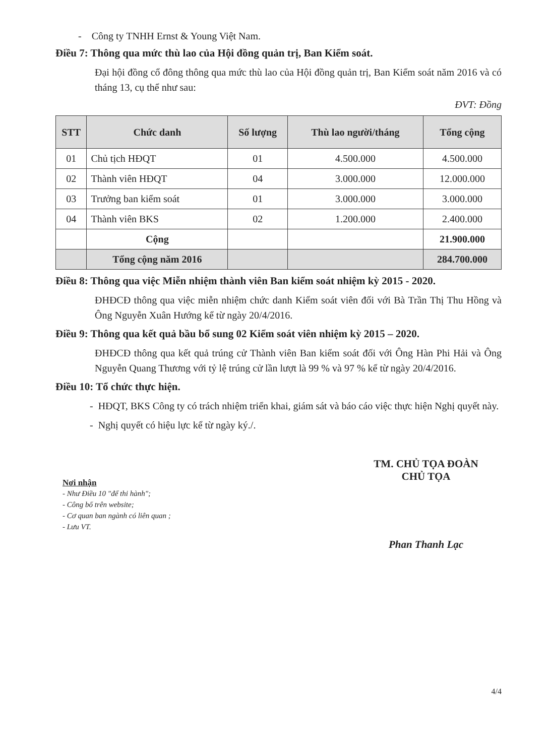- Công ty TNHH Ernst & Young Việt Nam.
Điều 7: Thông qua mức thù lao của Hội đồng quản trị, Ban Kiểm soát.
Đại hội đồng cổ đông thông qua mức thù lao của Hội đồng quản trị, Ban Kiểm soát năm 2016 và có tháng 13, cụ thể như sau:
ĐVT: Đồng
| STT | Chức danh | Số lượng | Thù lao người/tháng | Tổng cộng |
| --- | --- | --- | --- | --- |
| 01 | Chủ tịch HĐQT | 01 | 4.500.000 | 4.500.000 |
| 02 | Thành viên HĐQT | 04 | 3.000.000 | 12.000.000 |
| 03 | Trưởng ban kiểm soát | 01 | 3.000.000 | 3.000.000 |
| 04 | Thành viên BKS | 02 | 1.200.000 | 2.400.000 |
| | Cộng | | | 21.900.000 |
| | Tổng cộng năm 2016 | | | 284.700.000 |
Điều 8: Thông qua việc Miễn nhiệm thành viên Ban kiểm soát nhiệm kỳ 2015 - 2020.
ĐHĐCĐ thông qua việc miễn nhiệm chức danh Kiểm soát viên đối với Bà Trần Thị Thu Hồng và Ông Nguyễn Xuân Hướng kể từ ngày 20/4/2016.
Điều 9: Thông qua kết quả bầu bổ sung 02 Kiểm soát viên nhiệm kỳ 2015 – 2020.
ĐHĐCĐ thông qua kết quả trúng cử Thành viên Ban kiểm soát đối với Ông Hàn Phi Hải và Ông Nguyễn Quang Thương với tỷ lệ trúng cử lần lượt là 99 % và 97 % kể từ ngày 20/4/2016.
Điều 10: Tổ chức thực hiện.
- HĐQT, BKS Công ty có trách nhiệm triển khai, giám sát và báo cáo việc thực hiện Nghị quyết này.
- Nghị quyết có hiệu lực kể từ ngày ký./.
Nơi nhận
- Như Điều 10 "để thi hành";
- Công bố trên website;
- Cơ quan ban ngành có liên quan ;
- Lưu VT.
TM. CHỦ TỌA ĐOÀN
CHỦ TỌA
Phan Thanh Lạc
4/4